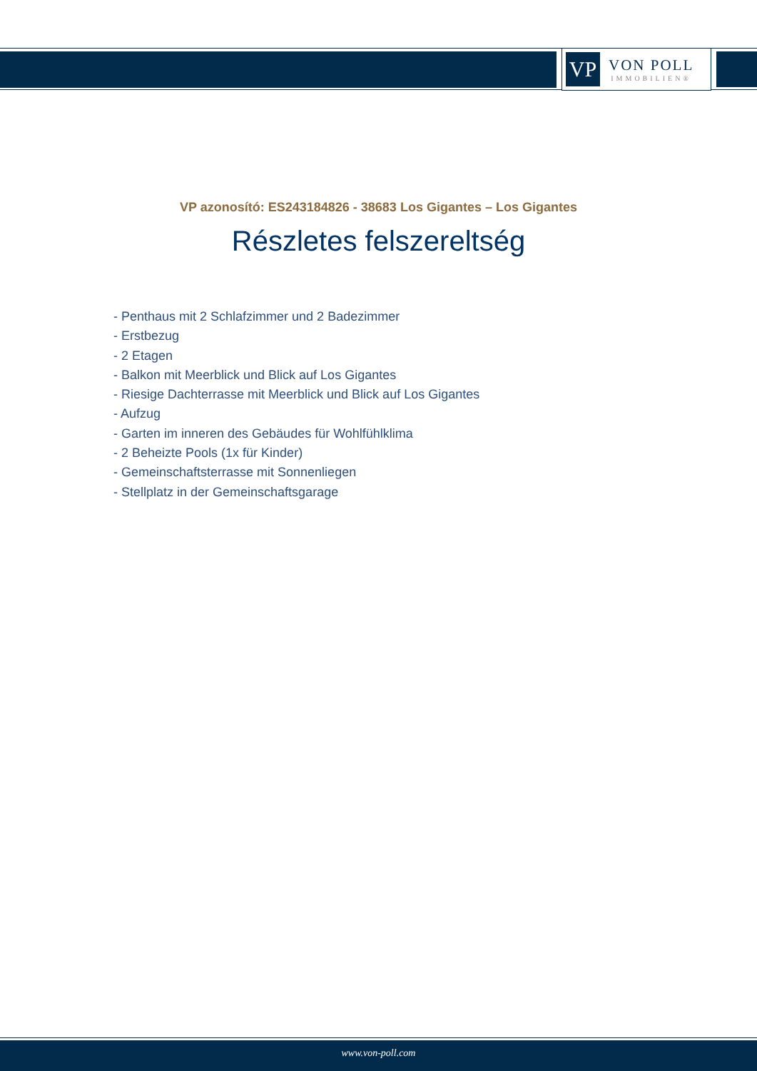VP
VON POLL
IMMOBILIEN®
VP azonosító: ES243184826 - 38683 Los Gigantes – Los Gigantes
Részletes felszereltség
- Penthaus mit 2 Schlafzimmer und 2 Badezimmer
- Erstbezug
- 2 Etagen
- Balkon mit Meerblick und Blick auf Los Gigantes
- Riesige Dachterrasse mit Meerblick und Blick auf Los Gigantes
- Aufzug
- Garten im inneren des Gebäudes für Wohlfühlklima
- 2 Beheizte Pools (1x für Kinder)
- Gemeinschaftsterrasse mit Sonnenliegen
- Stellplatz in der Gemeinschaftsgarage
www.von-poll.com